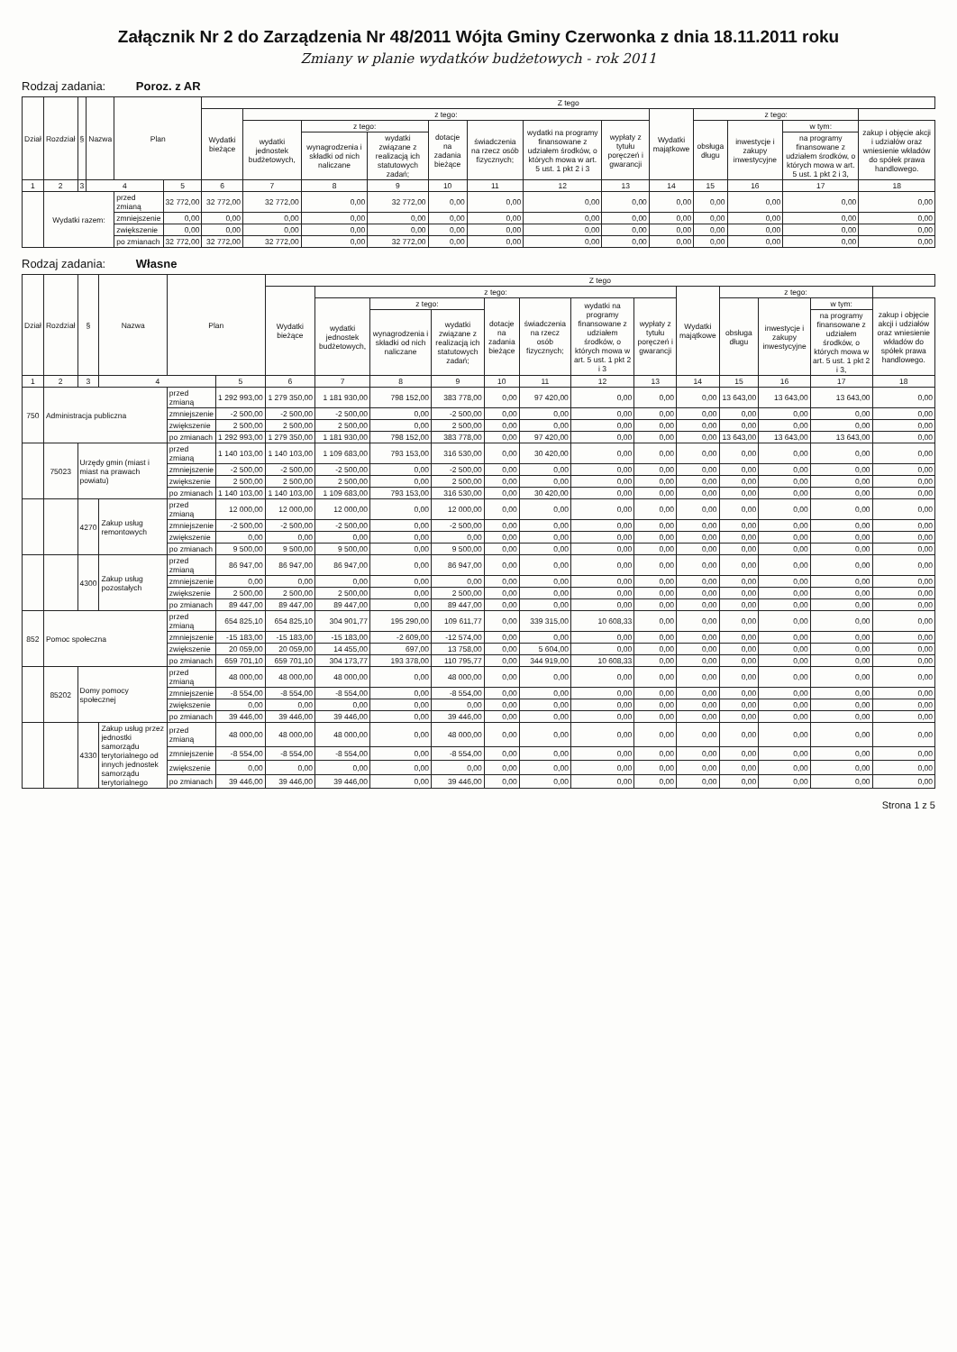Załącznik Nr 2 do Zarządzenia Nr 48/2011 Wójta Gminy Czerwonka z dnia 18.11.2011 roku
Zmiany w planie wydatków budżetowych - rok 2011
Rodzaj zadania: Poroz. z AR
| Dział | Rozdział | § | Nazwa | Plan | | Z tego | | | | | | | | | | | | |
| --- | --- | --- | --- | --- | --- | --- | --- | --- | --- | --- | --- | --- | --- | --- | --- | --- | --- | --- |
| | | | | | | Wydatki bieżące | z tego: | | | | | | | Wydatki majątkowe | z tego: | | | |
| | | | | | | | wydatki jednostek budżetowych, | z tego: | | dotacje na zadania bieżące | świadczenia na rzecz osób fizycznych; | wydatki na programy finansowane z udziałem środków, o których mowa w art. 5 ust. 1 pkt 2 i 3 | wypłaty z tytułu poręczeń i gwarancji | | obsługa długu | inwestycje i zakupy inwestycyjne | w tym: | zakup i objęcie akcji i udziałów oraz wniesienie wkładów do spółek prawa handlowego. |
| | | | | | | | | wynagrodzenia i składki od nich naliczane | wydatki związane z realizacją ich statutowych zadań; | | | | | | | | na programy finansowane z udziałem środków, o których mowa w art. 5 ust. 1 pkt 2 i 3, | |
| 1 | 2 | 3 | 4 | | 5 | 6 | 7 | 8 | 9 | 10 | 11 | 12 | 13 | 14 | 15 | 16 | 17 | 18 |
| | Wydatki razem: | | | przed zmianą | 32 772,00 | 32 772,00 | 32 772,00 | 0,00 | 32 772,00 | 0,00 | 0,00 | 0,00 | 0,00 | 0,00 | 0,00 | 0,00 | 0,00 | 0,00 |
| | | | | zmniejszenie | 0,00 | 0,00 | 0,00 | 0,00 | 0,00 | 0,00 | 0,00 | 0,00 | 0,00 | 0,00 | 0,00 | 0,00 | 0,00 | 0,00 |
| | | | | zwiększenie | 0,00 | 0,00 | 0,00 | 0,00 | 0,00 | 0,00 | 0,00 | 0,00 | 0,00 | 0,00 | 0,00 | 0,00 | 0,00 | 0,00 |
| | | | | po zmianach | 32 772,00 | 32 772,00 | 32 772,00 | 0,00 | 32 772,00 | 0,00 | 0,00 | 0,00 | 0,00 | 0,00 | 0,00 | 0,00 | 0,00 | 0,00 |
Rodzaj zadania: Własne
| Dział | Rozdział | § | Nazwa | Plan | | Z tego | | | | | | | | | | | | |
| --- | --- | --- | --- | --- | --- | --- | --- | --- | --- | --- | --- | --- | --- | --- | --- | --- | --- | --- |
| | | | | | | Wydatki bieżące | z tego: | | | | | | | Wydatki majątkowe | z tego: | | | |
| | | | | | | | wydatki jednostek budżetowych, | z tego: | | dotacje na zadania bieżące | świadczenia na rzecz osób fizycznych; | wydatki na programy finansowane z udziałem środków, o których mowa w art. 5 ust. 1 pkt 2 i 3 | wypłaty z tytułu poręczeń i gwarancji | | obsługa długu | inwestycje i zakupy inwestycyjne | w tym: | zakup i objęcie akcji i udziałów oraz wniesienie wkładów do spółek prawa handlowego. |
| | | | | | | | | wynagrodzenia i składki od nich naliczane | wydatki związane z realizacją ich statutowych zadań; | | | | | | | | na programy finansowane z udziałem środków, o których mowa w art. 5 ust. 1 pkt 2 i 3, | |
| 1 | 2 | 3 | 4 | | 5 | 6 | 7 | 8 | 9 | 10 | 11 | 12 | 13 | 14 | 15 | 16 | 17 | 18 |
| 750 | Administracja publiczna | | | przed zmianą | 1 292 993,00 | 1 279 350,00 | 1 181 930,00 | 798 152,00 | 383 778,00 | 0,00 | 97 420,00 | 0,00 | 0,00 | 0,00 | 13 643,00 | 13 643,00 | 13 643,00 | 0,00 |
| | | | | zmniejszenie | -2 500,00 | -2 500,00 | -2 500,00 | 0,00 | -2 500,00 | 0,00 | 0,00 | 0,00 | 0,00 | 0,00 | 0,00 | 0,00 | 0,00 | 0,00 |
| | | | | zwiększenie | 2 500,00 | 2 500,00 | 2 500,00 | 0,00 | 2 500,00 | 0,00 | 0,00 | 0,00 | 0,00 | 0,00 | 0,00 | 0,00 | 0,00 | 0,00 |
| | | | | po zmianach | 1 292 993,00 | 1 279 350,00 | 1 181 930,00 | 798 152,00 | 383 778,00 | 0,00 | 97 420,00 | 0,00 | 0,00 | 0,00 | 13 643,00 | 13 643,00 | 13 643,00 | 0,00 |
| | 75023 | Urzędy gmin (miast i miast na prawach powiatu) | | przed zmianą | 1 140 103,00 | 1 140 103,00 | 1 109 683,00 | 793 153,00 | 316 530,00 | 0,00 | 30 420,00 | 0,00 | 0,00 | 0,00 | 0,00 | 0,00 | 0,00 | 0,00 |
| | | | | zmniejszenie | -2 500,00 | -2 500,00 | -2 500,00 | 0,00 | -2 500,00 | 0,00 | 0,00 | 0,00 | 0,00 | 0,00 | 0,00 | 0,00 | 0,00 | 0,00 |
| | | | | zwiększenie | 2 500,00 | 2 500,00 | 2 500,00 | 0,00 | 2 500,00 | 0,00 | 0,00 | 0,00 | 0,00 | 0,00 | 0,00 | 0,00 | 0,00 | 0,00 |
| | | | | po zmianach | 1 140 103,00 | 1 140 103,00 | 1 109 683,00 | 793 153,00 | 316 530,00 | 0,00 | 30 420,00 | 0,00 | 0,00 | 0,00 | 0,00 | 0,00 | 0,00 | 0,00 |
| | | 4270 | Zakup usług remontowych | przed zmianą | 12 000,00 | 12 000,00 | 12 000,00 | 0,00 | 12 000,00 | 0,00 | 0,00 | 0,00 | 0,00 | 0,00 | 0,00 | 0,00 | 0,00 | 0,00 |
| | | | | zmniejszenie | -2 500,00 | -2 500,00 | -2 500,00 | 0,00 | -2 500,00 | 0,00 | 0,00 | 0,00 | 0,00 | 0,00 | 0,00 | 0,00 | 0,00 | 0,00 |
| | | | | zwiększenie | 0,00 | 0,00 | 0,00 | 0,00 | 0,00 | 0,00 | 0,00 | 0,00 | 0,00 | 0,00 | 0,00 | 0,00 | 0,00 | 0,00 |
| | | | | po zmianach | 9 500,00 | 9 500,00 | 9 500,00 | 0,00 | 9 500,00 | 0,00 | 0,00 | 0,00 | 0,00 | 0,00 | 0,00 | 0,00 | 0,00 | 0,00 |
| | | 4300 | Zakup usług pozostałych | przed zmianą | 86 947,00 | 86 947,00 | 86 947,00 | 0,00 | 86 947,00 | 0,00 | 0,00 | 0,00 | 0,00 | 0,00 | 0,00 | 0,00 | 0,00 | 0,00 |
| | | | | zmniejszenie | 0,00 | 0,00 | 0,00 | 0,00 | 0,00 | 0,00 | 0,00 | 0,00 | 0,00 | 0,00 | 0,00 | 0,00 | 0,00 | 0,00 |
| | | | | zwiększenie | 2 500,00 | 2 500,00 | 2 500,00 | 0,00 | 2 500,00 | 0,00 | 0,00 | 0,00 | 0,00 | 0,00 | 0,00 | 0,00 | 0,00 | 0,00 |
| | | | | po zmianach | 89 447,00 | 89 447,00 | 89 447,00 | 0,00 | 89 447,00 | 0,00 | 0,00 | 0,00 | 0,00 | 0,00 | 0,00 | 0,00 | 0,00 | 0,00 |
| 852 | Pomoc społeczna | | | przed zmianą | 654 825,10 | 654 825,10 | 304 901,77 | 195 290,00 | 109 611,77 | 0,00 | 339 315,00 | 10 608,33 | 0,00 | 0,00 | 0,00 | 0,00 | 0,00 | 0,00 |
| | | | | zmniejszenie | -15 183,00 | -15 183,00 | -15 183,00 | -2 609,00 | -12 574,00 | 0,00 | 0,00 | 0,00 | 0,00 | 0,00 | 0,00 | 0,00 | 0,00 | 0,00 |
| | | | | zwiększenie | 20 059,00 | 20 059,00 | 14 455,00 | 697,00 | 13 758,00 | 0,00 | 5 604,00 | 0,00 | 0,00 | 0,00 | 0,00 | 0,00 | 0,00 | 0,00 |
| | | | | po zmianach | 659 701,10 | 659 701,10 | 304 173,77 | 193 378,00 | 110 795,77 | 0,00 | 344 919,00 | 10 608,33 | 0,00 | 0,00 | 0,00 | 0,00 | 0,00 | 0,00 |
| | 85202 | Domy pomocy społecznej | | przed zmianą | 48 000,00 | 48 000,00 | 48 000,00 | 0,00 | 48 000,00 | 0,00 | 0,00 | 0,00 | 0,00 | 0,00 | 0,00 | 0,00 | 0,00 | 0,00 |
| | | | | zmniejszenie | -8 554,00 | -8 554,00 | -8 554,00 | 0,00 | -8 554,00 | 0,00 | 0,00 | 0,00 | 0,00 | 0,00 | 0,00 | 0,00 | 0,00 | 0,00 |
| | | | | zwiększenie | 0,00 | 0,00 | 0,00 | 0,00 | 0,00 | 0,00 | 0,00 | 0,00 | 0,00 | 0,00 | 0,00 | 0,00 | 0,00 | 0,00 |
| | | | | po zmianach | 39 446,00 | 39 446,00 | 39 446,00 | 0,00 | 39 446,00 | 0,00 | 0,00 | 0,00 | 0,00 | 0,00 | 0,00 | 0,00 | 0,00 | 0,00 |
| | | 4330 | Zakup usług przez jednostki samorządu terytorialnego od innych jednostek samorządu terytorialnego | przed zmianą | 48 000,00 | 48 000,00 | 48 000,00 | 0,00 | 48 000,00 | 0,00 | 0,00 | 0,00 | 0,00 | 0,00 | 0,00 | 0,00 | 0,00 | 0,00 |
| | | | | zmniejszenie | -8 554,00 | -8 554,00 | -8 554,00 | 0,00 | -8 554,00 | 0,00 | 0,00 | 0,00 | 0,00 | 0,00 | 0,00 | 0,00 | 0,00 | 0,00 |
| | | | | zwiększenie | 0,00 | 0,00 | 0,00 | 0,00 | 0,00 | 0,00 | 0,00 | 0,00 | 0,00 | 0,00 | 0,00 | 0,00 | 0,00 | 0,00 |
| | | | | po zmianach | 39 446,00 | 39 446,00 | 39 446,00 | 0,00 | 39 446,00 | 0,00 | 0,00 | 0,00 | 0,00 | 0,00 | 0,00 | 0,00 | 0,00 | 0,00 |
Strona 1 z 5